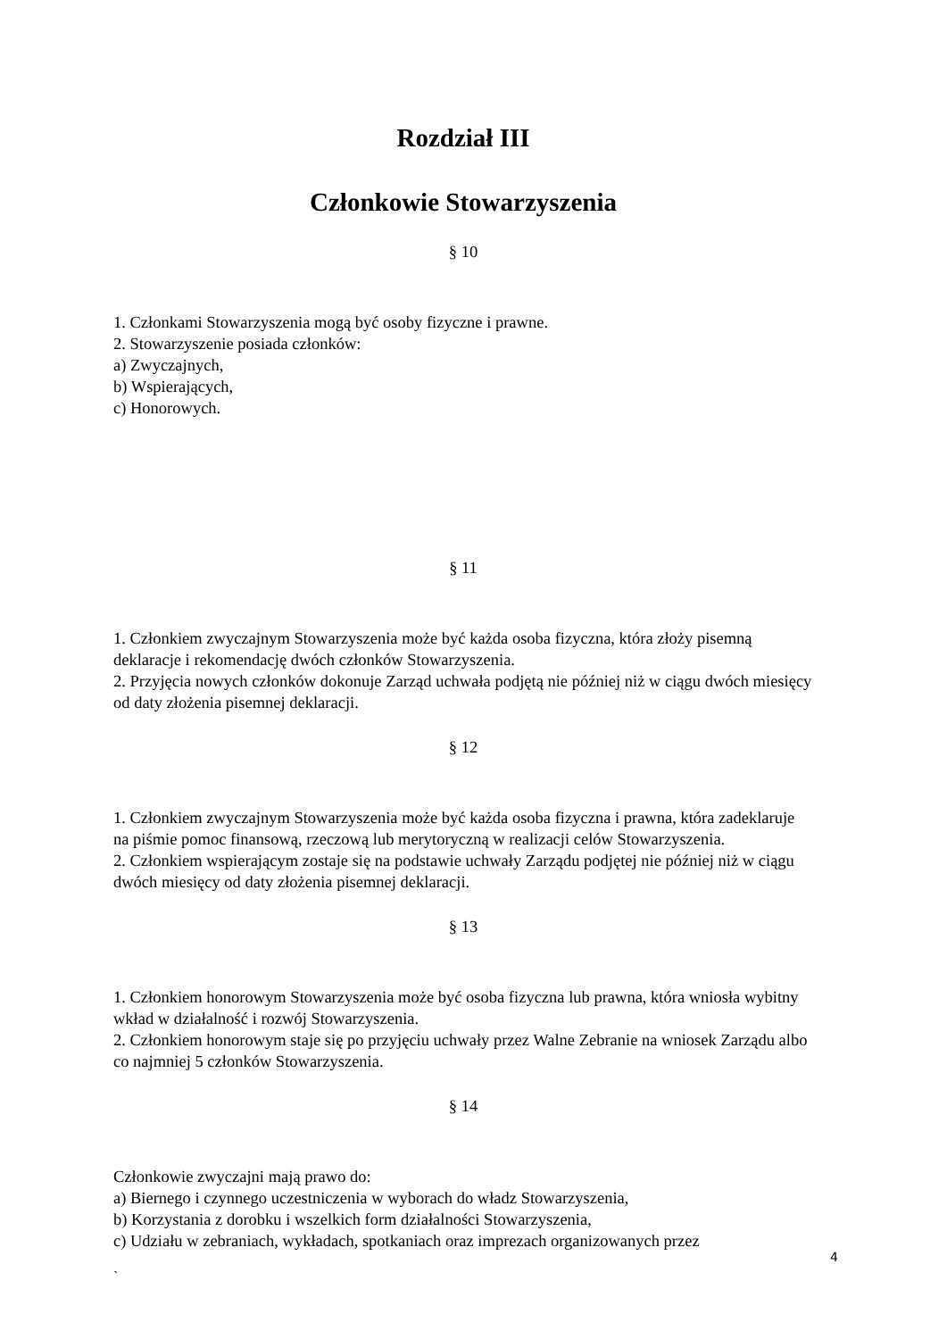Rozdział III
Członkowie Stowarzyszenia
§ 10
1. Członkami Stowarzyszenia mogą być osoby fizyczne i prawne.
2. Stowarzyszenie posiada członków:
a) Zwyczajnych,
b) Wspierających,
c) Honorowych.
§ 11
1. Członkiem zwyczajnym Stowarzyszenia może być każda osoba fizyczna, która złoży pisemną deklaracje i rekomendację dwóch członków Stowarzyszenia.
2. Przyjęcia nowych członków dokonuje Zarząd uchwała podjętą nie później niż w ciągu dwóch miesięcy od daty złożenia pisemnej deklaracji.
§ 12
1. Członkiem zwyczajnym Stowarzyszenia może być każda osoba fizyczna i prawna, która zadeklaruje na piśmie pomoc finansową, rzeczową lub merytoryczną w realizacji celów Stowarzyszenia.
2. Członkiem wspierającym zostaje się na podstawie uchwały Zarządu podjętej nie później niż w ciągu dwóch miesięcy od daty złożenia pisemnej deklaracji.
§ 13
1. Członkiem honorowym Stowarzyszenia może być osoba fizyczna lub prawna, która wniosła wybitny wkład w działalność i rozwój Stowarzyszenia.
2. Członkiem honorowym staje się po przyjęciu uchwały przez Walne Zebranie na wniosek Zarządu albo co najmniej 5 członków Stowarzyszenia.
§ 14
Członkowie zwyczajni mają prawo do:
a) Biernego i czynnego uczestniczenia w wyborach do władz Stowarzyszenia,
b) Korzystania z dorobku i wszelkich form działalności Stowarzyszenia,
c) Udziału w zebraniach, wykładach, spotkaniach oraz imprezach organizowanych przez
4
`